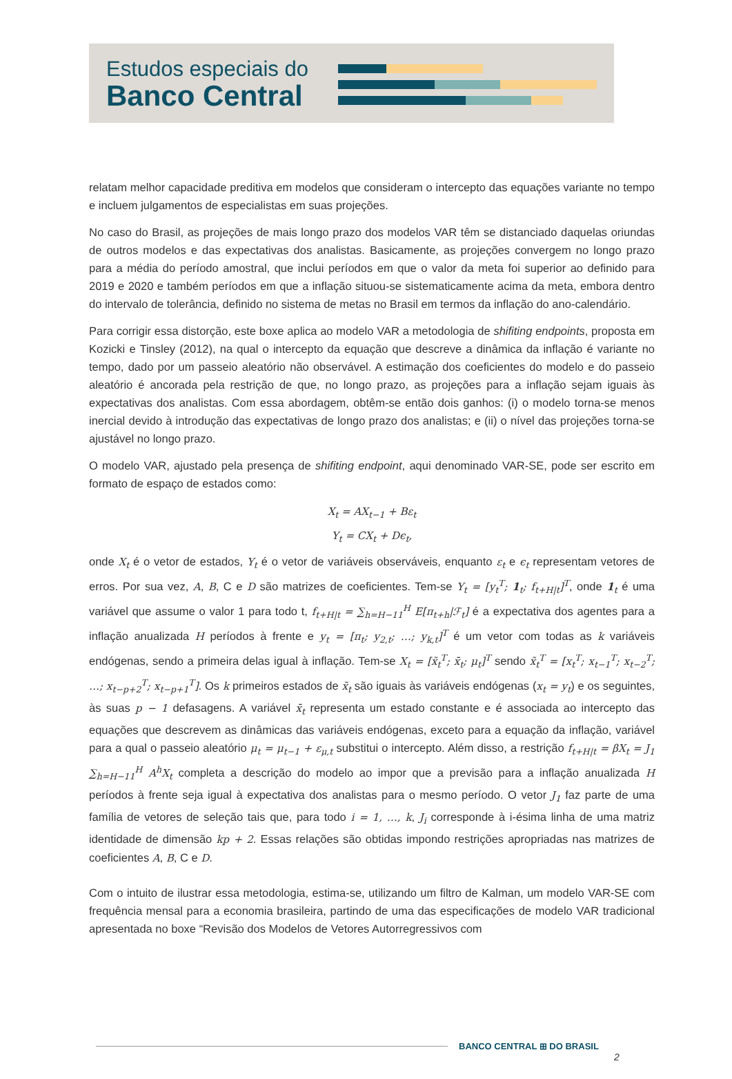Estudos especiais do
Banco Central
relatam melhor capacidade preditiva em modelos que consideram o intercepto das equações variante no tempo e incluem julgamentos de especialistas em suas projeções.
No caso do Brasil, as projeções de mais longo prazo dos modelos VAR têm se distanciado daquelas oriundas de outros modelos e das expectativas dos analistas. Basicamente, as projeções convergem no longo prazo para a média do período amostral, que inclui períodos em que o valor da meta foi superior ao definido para 2019 e 2020 e também períodos em que a inflação situou-se sistematicamente acima da meta, embora dentro do intervalo de tolerância, definido no sistema de metas no Brasil em termos da inflação do ano-calendário.
Para corrigir essa distorção, este boxe aplica ao modelo VAR a metodologia de shifiting endpoints, proposta em Kozicki e Tinsley (2012), na qual o intercepto da equação que descreve a dinâmica da inflação é variante no tempo, dado por um passeio aleatório não observável. A estimação dos coeficientes do modelo e do passeio aleatório é ancorada pela restrição de que, no longo prazo, as projeções para a inflação sejam iguais às expectativas dos analistas. Com essa abordagem, obtêm-se então dois ganhos: (i) o modelo torna-se menos inercial devido à introdução das expectativas de longo prazo dos analistas; e (ii) o nível das projeções torna-se ajustável no longo prazo.
O modelo VAR, ajustado pela presença de shifiting endpoint, aqui denominado VAR-SE, pode ser escrito em formato de espaço de estados como:
X<sub>t</sub> = AX<sub>t−1</sub> + Bε<sub>t</sub>
Y<sub>t</sub> = CX<sub>t</sub> + Dϵ<sub>t</sub>,
onde X<sub>t</sub> é o vetor de estados, Y<sub>t</sub> é o vetor de variáveis observáveis, enquanto ε<sub>t</sub> e ϵ<sub>t</sub> representam vetores de erros. Por sua vez, A, B, C e D são matrizes de coeficientes. Tem-se Y<sub>t</sub> = [y<sub>t</sub><sup>T</sup>; 1<sub>t</sub>; f<sub>t+H|t</sub>]<sup>T</sup>, onde 1<sub>t</sub> é uma variável que assume o valor 1 para todo t, f<sub>t+H|t</sub> = ∑<sub>h=H−11</sub><sup>H</sup> E[π<sub>t+h</sub>|ℱ<sub>t</sub>] é a expectativa dos agentes para a inflação anualizada H períodos à frente e y<sub>t</sub> = [π<sub>t</sub>; y<sub>2,t</sub>; …; y<sub>k,t</sub>]<sup>T</sup> é um vetor com todas as k variáveis endógenas, sendo a primeira delas igual à inflação. Tem-se X<sub>t</sub> = [x̃<sub>t</sub><sup>T</sup>; x̄<sub>t</sub>; μ<sub>t</sub>]<sup>T</sup> sendo x̃<sub>t</sub><sup>T</sup> = [x<sub>t</sub><sup>T</sup>; x<sub>t−1</sub><sup>T</sup>; x<sub>t−2</sub><sup>T</sup>; …; x<sub>t−p+2</sub><sup>T</sup>; x<sub>t−p+1</sub><sup>T</sup>]. Os k primeiros estados de x̃<sub>t</sub> são iguais às variáveis endógenas (x<sub>t</sub> = y<sub>t</sub>) e os seguintes, às suas p − 1 defasagens. A variável x̄<sub>t</sub> representa um estado constante e é associada ao intercepto das equações que descrevem as dinâmicas das variáveis endógenas, exceto para a equação da inflação, variável para a qual o passeio aleatório μ<sub>t</sub> = μ<sub>t−1</sub> + ε<sub>μ,t</sub> substitui o intercepto. Além disso, a restrição f<sub>t+H|t</sub> = βX<sub>t</sub> = J<sub>1</sub> ∑<sub>h=H−11</sub><sup>H</sup> A<sup>h</sup>X<sub>t</sub> completa a descrição do modelo ao impor que a previsão para a inflação anualizada H períodos à frente seja igual à expectativa dos analistas para o mesmo período. O vetor J<sub>1</sub> faz parte de uma família de vetores de seleção tais que, para todo i = 1, …, k, J<sub>i</sub> corresponde à i-ésima linha de uma matriz identidade de dimensão kp + 2. Essas relações são obtidas impondo restrições apropriadas nas matrizes de coeficientes A, B, C e D.
Com o intuito de ilustrar essa metodologia, estima-se, utilizando um filtro de Kalman, um modelo VAR-SE com frequência mensal para a economia brasileira, partindo de uma das especificações de modelo VAR tradicional apresentada no boxe “Revisão dos Modelos de Vetores Autorregressivos com
BANCO CENTRAL ⊞ DO BRASIL
2